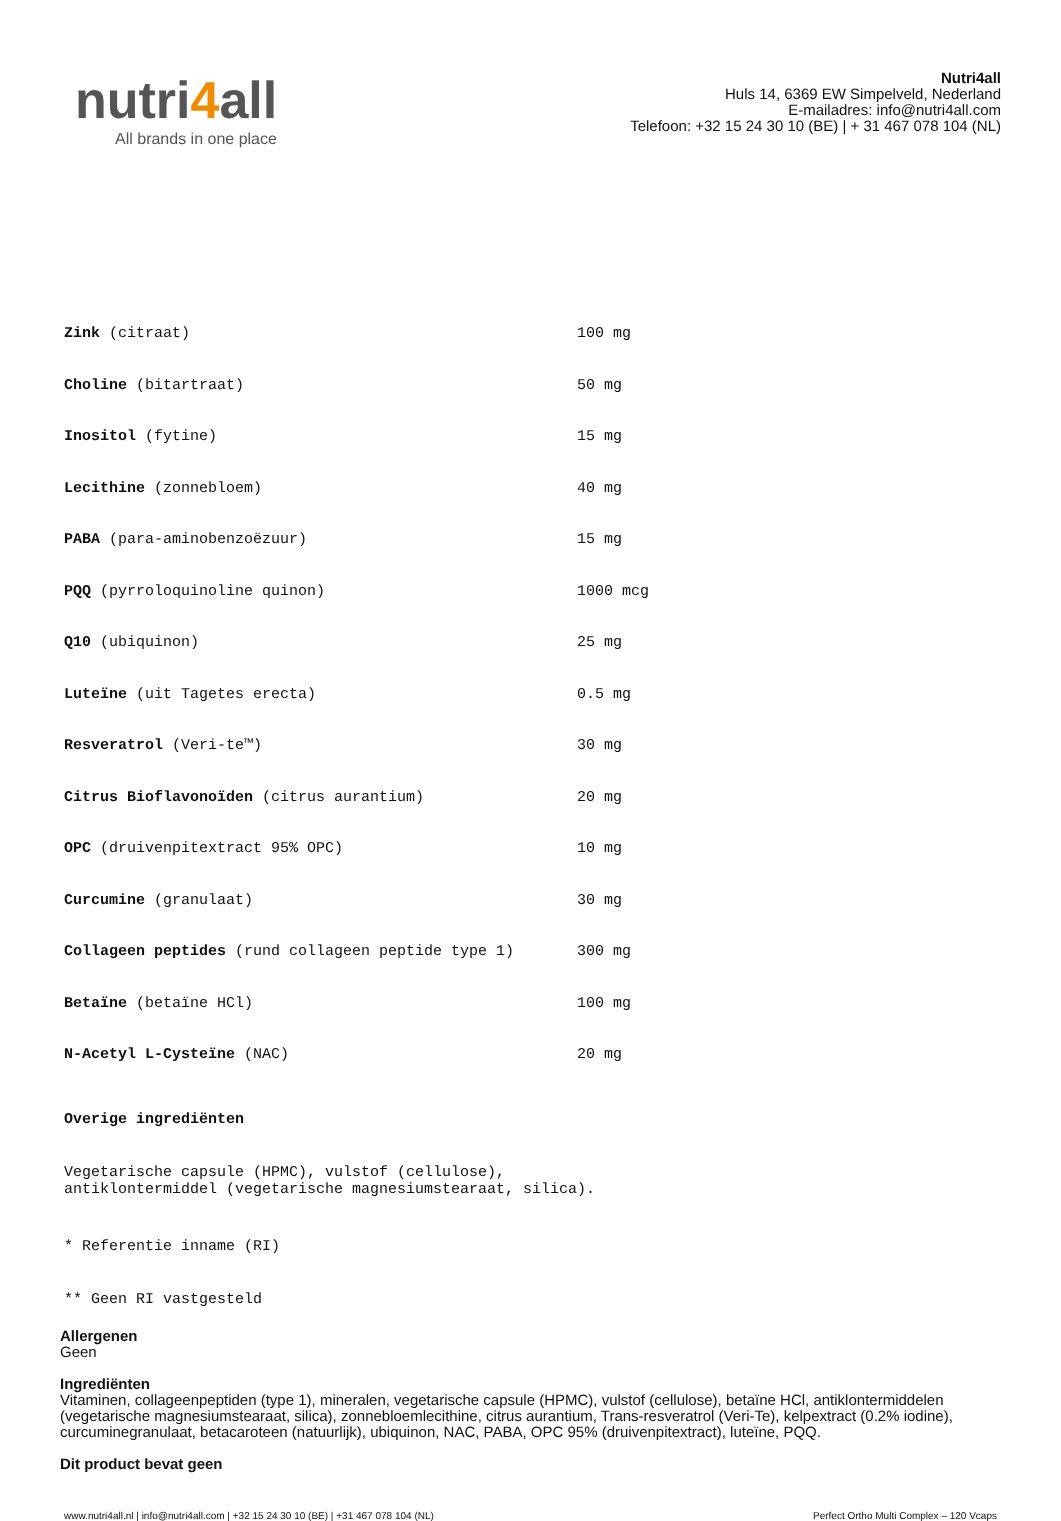nutri4all
All brands in one place
Nutri4all
Huls 14, 6369 EW Simpelveld, Nederland
E-mailadres: info@nutri4all.com
Telefoon: +32 15 24 30 10 (BE) | + 31 467 078 104 (NL)
| Zink (citraat) | 100 mg |
| Choline (bitartraat) | 50 mg |
| Inositol (fytine) | 15 mg |
| Lecithine (zonnebloem) | 40 mg |
| PABA (para-aminobenzoëzuur) | 15 mg |
| PQQ (pyrroloquinoline quinon) | 1000 mcg |
| Q10 (ubiquinon) | 25 mg |
| Luteïne (uit Tagetes erecta) | 0.5 mg |
| Resveratrol (Veri-te™) | 30 mg |
| Citrus Bioflavonoïden (citrus aurantium) | 20 mg |
| OPC (druivenpitextract 95% OPC) | 10 mg |
| Curcumine (granulaat) | 30 mg |
| Collageen peptides (rund collageen peptide type 1) | 300 mg |
| Betaïne (betaïne HCl) | 100 mg |
| N-Acetyl L-Cysteïne (NAC) | 20 mg |
Overige ingrediënten
Vegetarische capsule (HPMC), vulstof (cellulose),
antiklontermiddel (vegetarische magnesiumstearaat, silica).
* Referentie inname (RI)
** Geen RI vastgesteld
Allergenen
Geen
Ingrediënten
Vitaminen, collageenpeptiden (type 1), mineralen, vegetarische capsule (HPMC), vulstof (cellulose), betaïne HCl, antiklontermiddelen (vegetarische magnesiumstearaat, silica), zonnebloemlecithine, citrus aurantium, Trans-resveratrol (Veri-Te), kelpextract (0.2% iodine), curcuminegranulaat, betacaroteen (natuurlijk), ubiquinon, NAC, PABA, OPC 95% (druivenpitextract), luteïne, PQQ.
Dit product bevat geen
www.nutri4all.nl | info@nutri4all.com | +32 15 24 30 10 (BE) | +31 467 078 104 (NL) Perfect Ortho Multi Complex – 120 Vcaps